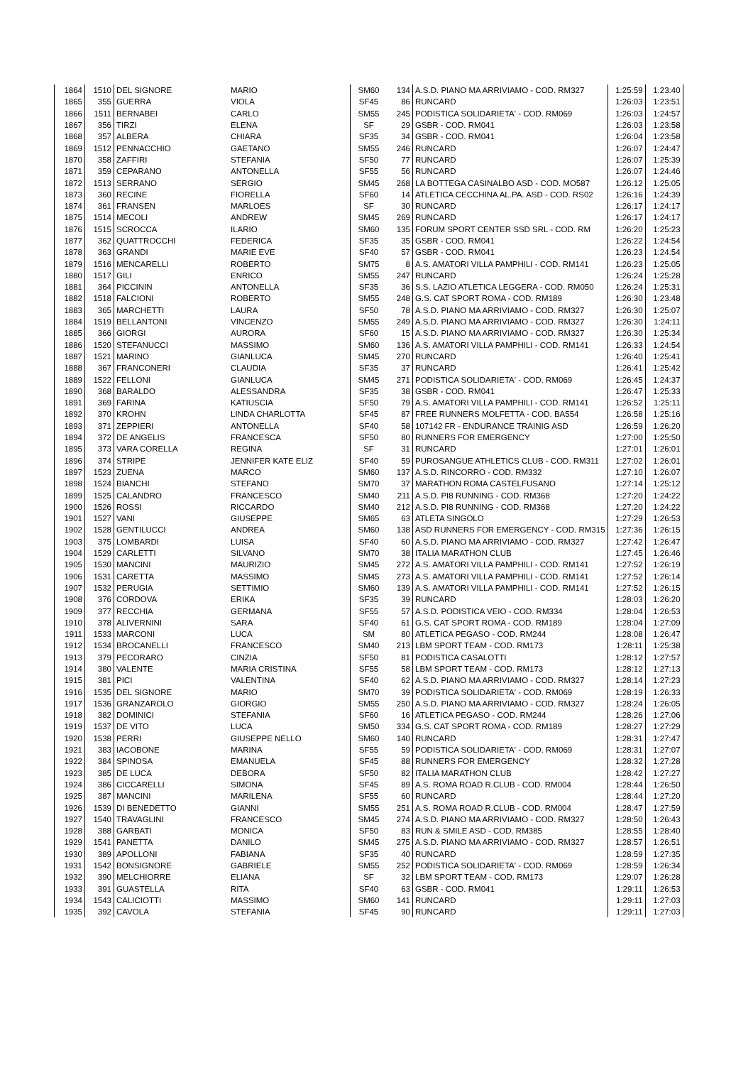| 1864 | 1510 | DEL SIGNORE | MARIO | SM60 | 134 | A.S.D. PIANO MA ARRIVIAMO - COD. RM327 | 1:25:59 | 1:23:40 |
| 1865 | 355 | GUERRA | VIOLA | SF45 | 86 | RUNCARD | 1:26:03 | 1:23:51 |
| 1866 | 1511 | BERNABEI | CARLO | SM55 | 245 | PODISTICA SOLIDARIETA' - COD. RM069 | 1:26:03 | 1:24:57 |
| 1867 | 356 | TIRZI | ELENA | SF | 29 | GSBR - COD. RM041 | 1:26:03 | 1:23:58 |
| 1868 | 357 | ALBERA | CHIARA | SF35 | 34 | GSBR - COD. RM041 | 1:26:04 | 1:23:58 |
| 1869 | 1512 | PENNACCHIO | GAETANO | SM55 | 246 | RUNCARD | 1:26:07 | 1:24:47 |
| 1870 | 358 | ZAFFIRI | STEFANIA | SF50 | 77 | RUNCARD | 1:26:07 | 1:25:39 |
| 1871 | 359 | CEPARANO | ANTONELLA | SF55 | 56 | RUNCARD | 1:26:07 | 1:24:46 |
| 1872 | 1513 | SERRANO | SERGIO | SM45 | 268 | LA BOTTEGA CASINALBO ASD - COD. MO587 | 1:26:12 | 1:25:05 |
| 1873 | 360 | RECINE | FIORELLA | SF60 | 14 | ATLETICA CECCHINA AL.PA. ASD - COD. RS02 | 1:26:16 | 1:24:39 |
| 1874 | 361 | FRANSEN | MARLOES | SF | 30 | RUNCARD | 1:26:17 | 1:24:17 |
| 1875 | 1514 | MECOLI | ANDREW | SM45 | 269 | RUNCARD | 1:26:17 | 1:24:17 |
| 1876 | 1515 | SCROCCA | ILARIO | SM60 | 135 | FORUM SPORT CENTER SSD SRL - COD. RM | 1:26:20 | 1:25:23 |
| 1877 | 362 | QUATTROCCHI | FEDERICA | SF35 | 35 | GSBR - COD. RM041 | 1:26:22 | 1:24:54 |
| 1878 | 363 | GRANDI | MARIE EVE | SF40 | 57 | GSBR - COD. RM041 | 1:26:23 | 1:24:54 |
| 1879 | 1516 | MENCARELLI | ROBERTO | SM75 | 8 | A.S. AMATORI VILLA PAMPHILI - COD. RM141 | 1:26:23 | 1:25:05 |
| 1880 | 1517 | GILI | ENRICO | SM55 | 247 | RUNCARD | 1:26:24 | 1:25:28 |
| 1881 | 364 | PICCININ | ANTONELLA | SF35 | 36 | S.S. LAZIO ATLETICA LEGGERA - COD. RM050 | 1:26:24 | 1:25:31 |
| 1882 | 1518 | FALCIONI | ROBERTO | SM55 | 248 | G.S. CAT SPORT ROMA - COD. RM189 | 1:26:30 | 1:23:48 |
| 1883 | 365 | MARCHETTI | LAURA | SF50 | 78 | A.S.D. PIANO MA ARRIVIAMO - COD. RM327 | 1:26:30 | 1:25:07 |
| 1884 | 1519 | BELLANTONI | VINCENZO | SM55 | 249 | A.S.D. PIANO MA ARRIVIAMO - COD. RM327 | 1:26:30 | 1:24:11 |
| 1885 | 366 | GIORGI | AURORA | SF60 | 15 | A.S.D. PIANO MA ARRIVIAMO - COD. RM327 | 1:26:30 | 1:25:34 |
| 1886 | 1520 | STEFANUCCI | MASSIMO | SM60 | 136 | A.S. AMATORI VILLA PAMPHILI - COD. RM141 | 1:26:33 | 1:24:54 |
| 1887 | 1521 | MARINO | GIANLUCA | SM45 | 270 | RUNCARD | 1:26:40 | 1:25:41 |
| 1888 | 367 | FRANCONERI | CLAUDIA | SF35 | 37 | RUNCARD | 1:26:41 | 1:25:42 |
| 1889 | 1522 | FELLONI | GIANLUCA | SM45 | 271 | PODISTICA SOLIDARIETA' - COD. RM069 | 1:26:45 | 1:24:37 |
| 1890 | 368 | BARALDO | ALESSANDRA | SF35 | 38 | GSBR - COD. RM041 | 1:26:47 | 1:25:33 |
| 1891 | 369 | FARINA | KATIUSCIA | SF50 | 79 | A.S. AMATORI VILLA PAMPHILI - COD. RM141 | 1:26:52 | 1:25:11 |
| 1892 | 370 | KROHN | LINDA CHARLOTTA | SF45 | 87 | FREE RUNNERS MOLFETTA - COD. BA554 | 1:26:58 | 1:25:16 |
| 1893 | 371 | ZEPPIERI | ANTONELLA | SF40 | 58 | 107142 FR - ENDURANCE TRAINIG ASD | 1:26:59 | 1:26:20 |
| 1894 | 372 | DE ANGELIS | FRANCESCA | SF50 | 80 | RUNNERS FOR EMERGENCY | 1:27:00 | 1:25:50 |
| 1895 | 373 | VARA CORELLA | REGINA | SF | 31 | RUNCARD | 1:27:01 | 1:26:01 |
| 1896 | 374 | STRIPE | JENNIFER KATE ELIZ | SF40 | 59 | PUROSANGUE ATHLETICS CLUB - COD. RM311 | 1:27:02 | 1:26:01 |
| 1897 | 1523 | ZUENA | MARCO | SM60 | 137 | A.S.D. RINCORRO - COD. RM332 | 1:27:10 | 1:26:07 |
| 1898 | 1524 | BIANCHI | STEFANO | SM70 | 37 | MARATHON ROMA CASTELFUSANO | 1:27:14 | 1:25:12 |
| 1899 | 1525 | CALANDRO | FRANCESCO | SM40 | 211 | A.S.D. PI8 RUNNING - COD. RM368 | 1:27:20 | 1:24:22 |
| 1900 | 1526 | ROSSI | RICCARDO | SM40 | 212 | A.S.D. PI8 RUNNING - COD. RM368 | 1:27:20 | 1:24:22 |
| 1901 | 1527 | VANI | GIUSEPPE | SM65 | 63 | ATLETA SINGOLO | 1:27:29 | 1:26:53 |
| 1902 | 1528 | GENTILUCCI | ANDREA | SM60 | 138 | ASD RUNNERS FOR EMERGENCY - COD. RM315 | 1:27:36 | 1:26:15 |
| 1903 | 375 | LOMBARDI | LUISA | SF40 | 60 | A.S.D. PIANO MA ARRIVIAMO - COD. RM327 | 1:27:42 | 1:26:47 |
| 1904 | 1529 | CARLETTI | SILVANO | SM70 | 38 | ITALIA MARATHON CLUB | 1:27:45 | 1:26:46 |
| 1905 | 1530 | MANCINI | MAURIZIO | SM45 | 272 | A.S. AMATORI VILLA PAMPHILI - COD. RM141 | 1:27:52 | 1:26:19 |
| 1906 | 1531 | CARETTA | MASSIMO | SM45 | 273 | A.S. AMATORI VILLA PAMPHILI - COD. RM141 | 1:27:52 | 1:26:14 |
| 1907 | 1532 | PERUGIA | SETTIMIO | SM60 | 139 | A.S. AMATORI VILLA PAMPHILI - COD. RM141 | 1:27:52 | 1:26:15 |
| 1908 | 376 | CORDOVA | ERIKA | SF35 | 39 | RUNCARD | 1:28:03 | 1:26:20 |
| 1909 | 377 | RECCHIA | GERMANA | SF55 | 57 | A.S.D. PODISTICA VEIO - COD. RM334 | 1:28:04 | 1:26:53 |
| 1910 | 378 | ALIVERNINI | SARA | SF40 | 61 | G.S. CAT SPORT ROMA - COD. RM189 | 1:28:04 | 1:27:09 |
| 1911 | 1533 | MARCONI | LUCA | SM | 80 | ATLETICA PEGASO - COD. RM244 | 1:28:08 | 1:26:47 |
| 1912 | 1534 | BROCANELLI | FRANCESCO | SM40 | 213 | LBM SPORT TEAM - COD. RM173 | 1:28:11 | 1:25:38 |
| 1913 | 379 | PECORARO | CINZIA | SF50 | 81 | PODISTICA CASALOTTI | 1:28:12 | 1:27:57 |
| 1914 | 380 | VALENTE | MARIA CRISTINA | SF55 | 58 | LBM SPORT TEAM - COD. RM173 | 1:28:12 | 1:27:13 |
| 1915 | 381 | PICI | VALENTINA | SF40 | 62 | A.S.D. PIANO MA ARRIVIAMO - COD. RM327 | 1:28:14 | 1:27:23 |
| 1916 | 1535 | DEL SIGNORE | MARIO | SM70 | 39 | PODISTICA SOLIDARIETA' - COD. RM069 | 1:28:19 | 1:26:33 |
| 1917 | 1536 | GRANZAROLO | GIORGIO | SM55 | 250 | A.S.D. PIANO MA ARRIVIAMO - COD. RM327 | 1:28:24 | 1:26:05 |
| 1918 | 382 | DOMINICI | STEFANIA | SF60 | 16 | ATLETICA PEGASO - COD. RM244 | 1:28:26 | 1:27:06 |
| 1919 | 1537 | DE VITO | LUCA | SM50 | 334 | G.S. CAT SPORT ROMA - COD. RM189 | 1:28:27 | 1:27:29 |
| 1920 | 1538 | PERRI | GIUSEPPE NELLO | SM60 | 140 | RUNCARD | 1:28:31 | 1:27:47 |
| 1921 | 383 | IACOBONE | MARINA | SF55 | 59 | PODISTICA SOLIDARIETA' - COD. RM069 | 1:28:31 | 1:27:07 |
| 1922 | 384 | SPINOSA | EMANUELA | SF45 | 88 | RUNNERS FOR EMERGENCY | 1:28:32 | 1:27:28 |
| 1923 | 385 | DE LUCA | DEBORA | SF50 | 82 | ITALIA MARATHON CLUB | 1:28:42 | 1:27:27 |
| 1924 | 386 | CICCARELLI | SIMONA | SF45 | 89 | A.S. ROMA ROAD R.CLUB - COD. RM004 | 1:28:44 | 1:26:50 |
| 1925 | 387 | MANCINI | MARILENA | SF55 | 60 | RUNCARD | 1:28:44 | 1:27:20 |
| 1926 | 1539 | DI BENEDETTO | GIANNI | SM55 | 251 | A.S. ROMA ROAD R.CLUB - COD. RM004 | 1:28:47 | 1:27:59 |
| 1927 | 1540 | TRAVAGLINI | FRANCESCO | SM45 | 274 | A.S.D. PIANO MA ARRIVIAMO - COD. RM327 | 1:28:50 | 1:26:43 |
| 1928 | 388 | GARBATI | MONICA | SF50 | 83 | RUN & SMILE ASD - COD. RM385 | 1:28:55 | 1:28:40 |
| 1929 | 1541 | PANETTA | DANILO | SM45 | 275 | A.S.D. PIANO MA ARRIVIAMO - COD. RM327 | 1:28:57 | 1:26:51 |
| 1930 | 389 | APOLLONI | FABIANA | SF35 | 40 | RUNCARD | 1:28:59 | 1:27:35 |
| 1931 | 1542 | BONSIGNORE | GABRIELE | SM55 | 252 | PODISTICA SOLIDARIETA' - COD. RM069 | 1:28:59 | 1:26:34 |
| 1932 | 390 | MELCHIORRE | ELIANA | SF | 32 | LBM SPORT TEAM - COD. RM173 | 1:29:07 | 1:26:28 |
| 1933 | 391 | GUASTELLA | RITA | SF40 | 63 | GSBR - COD. RM041 | 1:29:11 | 1:26:53 |
| 1934 | 1543 | CALICIOTTI | MASSIMO | SM60 | 141 | RUNCARD | 1:29:11 | 1:27:03 |
| 1935 | 392 | CAVOLA | STEFANIA | SF45 | 90 | RUNCARD | 1:29:11 | 1:27:03 |